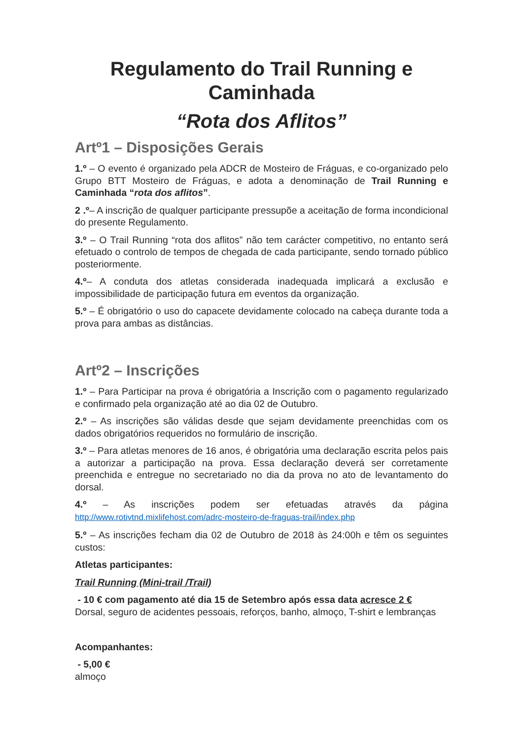Regulamento do Trail Running e Caminhada
“Rota dos Aflitos”
Artº1 – Disposições Gerais
1.º – O evento é organizado pela ADCR de Mosteiro de Fráguas, e co-organizado pelo Grupo BTT Mosteiro de Fráguas, e adota a denominação de Trail Running e Caminhada “rota dos aflitos”.
2 .º– A inscrição de qualquer participante pressupõe a aceitação de forma incondicional do presente Regulamento.
3.º – O Trail Running “rota dos aflitos” não tem carácter competitivo, no entanto será efetuado o controlo de tempos de chegada de cada participante, sendo tornado público posteriormente.
4.º– A conduta dos atletas considerada inadequada implicará a exclusão e impossibilidade de participação futura em eventos da organização.
5.º – É obrigatório o uso do capacete devidamente colocado na cabeça durante toda a prova para ambas as distâncias.
Artº2 – Inscrições
1.º – Para Participar na prova é obrigatória a Inscrição com o pagamento regularizado e confirmado pela organização até ao dia 02 de Outubro.
2.º – As inscrições são válidas desde que sejam devidamente preenchidas com os dados obrigatórios requeridos no formulário de inscrição.
3.º – Para atletas menores de 16 anos, é obrigatória uma declaração escrita pelos pais a autorizar a participação na prova. Essa declaração deverá ser corretamente preenchida e entregue no secretariado no dia da prova no ato de levantamento do dorsal.
4.º – As inscrições podem ser efetuadas através da página
http://www.rotivtnd.mixlifehost.com/adrc-mosteiro-de-fraguas-trail/index.php
5.º – As inscrições fecham dia 02 de Outubro de 2018 às 24:00h e têm os seguintes custos:
Atletas participantes:
Trail Running (Mini-trail /Trail)
- 10 € com pagamento até dia 15 de Setembro após essa data acresce 2 €
Dorsal, seguro de acidentes pessoais, reforços, banho, almoço, T-shirt e lembranças
Acompanhantes:
- 5,00 €
almoço